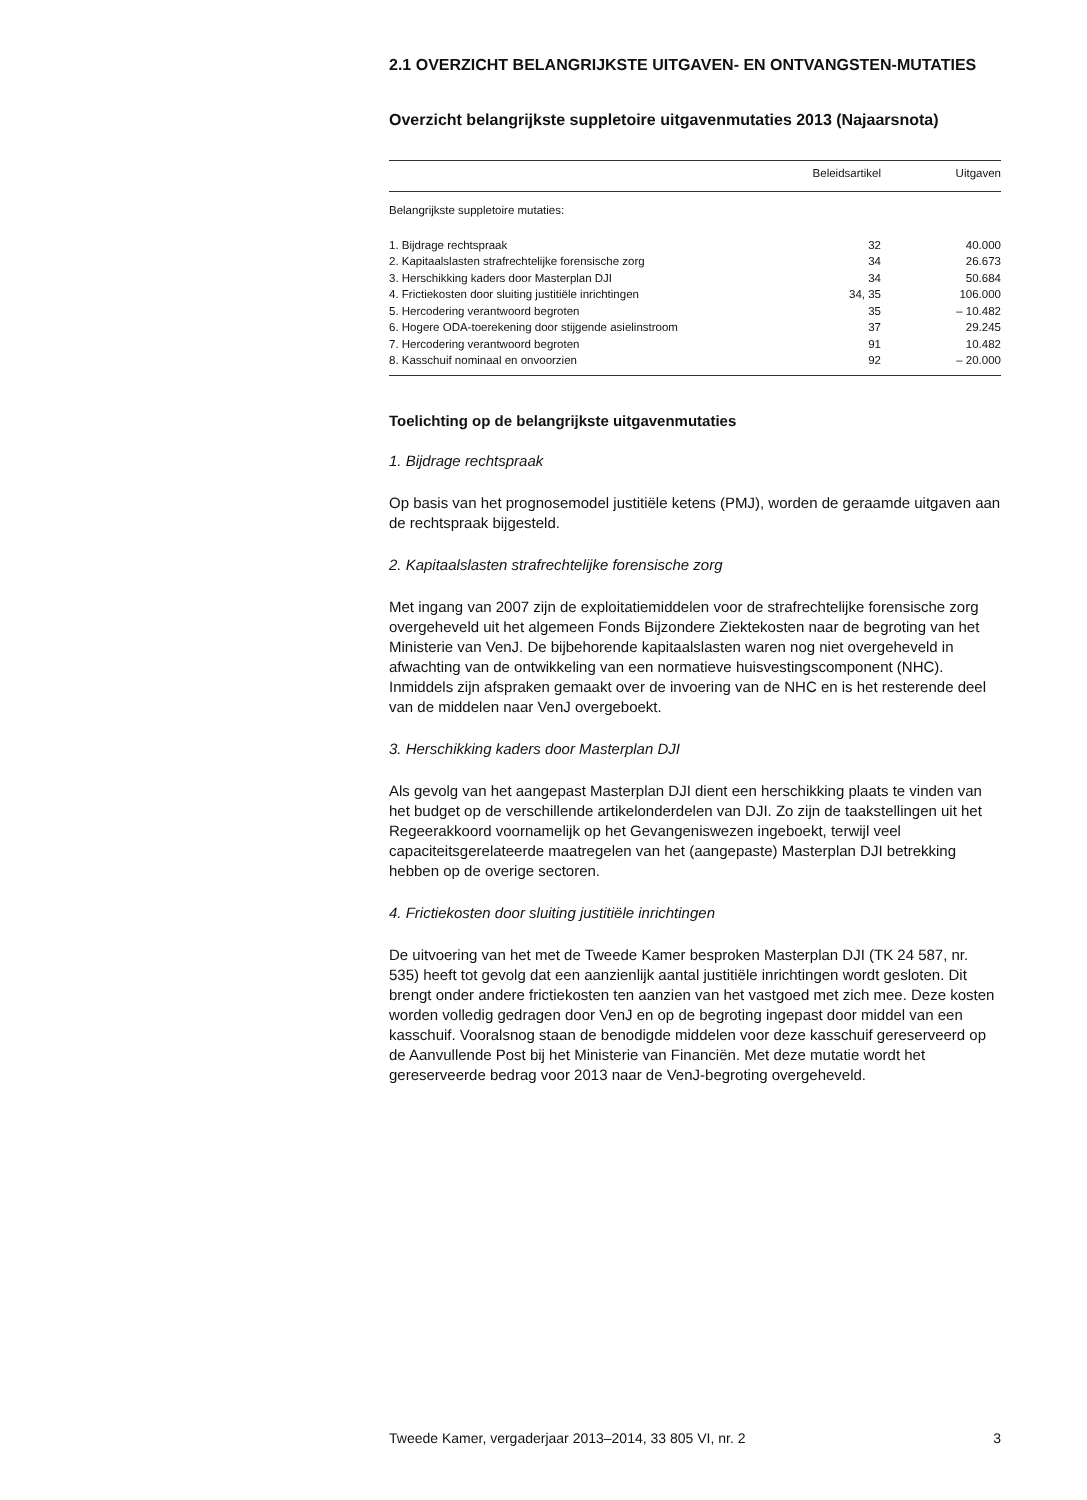2.1 OVERZICHT BELANGRIJKSTE UITGAVEN- EN ONTVANGSTEN-MUTATIES
Overzicht belangrijkste suppletoire uitgavenmutaties 2013 (Najaarsnota)
| | Beleidsartikel | Uitgaven |
| --- | --- | --- |
| Belangrijkste suppletoire mutaties: | | |
| 1. Bijdrage rechtspraak | 32 | 40.000 |
| 2. Kapitaalslasten strafrechtelijke forensische zorg | 34 | 26.673 |
| 3. Herschikking kaders door Masterplan DJI | 34 | 50.684 |
| 4. Frictiekosten door sluiting justitiële inrichtingen | 34, 35 | 106.000 |
| 5. Hercodering verantwoord begroten | 35 | – 10.482 |
| 6. Hogere ODA-toerekening door stijgende asielinstroom | 37 | 29.245 |
| 7. Hercodering verantwoord begroten | 91 | 10.482 |
| 8. Kasschuif nominaal en onvoorzien | 92 | – 20.000 |
Toelichting op de belangrijkste uitgavenmutaties
1. Bijdrage rechtspraak
Op basis van het prognosemodel justitiële ketens (PMJ), worden de geraamde uitgaven aan de rechtspraak bijgesteld.
2. Kapitaalslasten strafrechtelijke forensische zorg
Met ingang van 2007 zijn de exploitatiemiddelen voor de strafrechtelijke forensische zorg overgeheveld uit het algemeen Fonds Bijzondere Ziektekosten naar de begroting van het Ministerie van VenJ. De bijbehorende kapitaalslasten waren nog niet overgeheveld in afwachting van de ontwikkeling van een normatieve huisvestingscomponent (NHC). Inmiddels zijn afspraken gemaakt over de invoering van de NHC en is het resterende deel van de middelen naar VenJ overgeboekt.
3. Herschikking kaders door Masterplan DJI
Als gevolg van het aangepast Masterplan DJI dient een herschikking plaats te vinden van het budget op de verschillende artikelonderdelen van DJI. Zo zijn de taakstellingen uit het Regeerakkoord voornamelijk op het Gevangeniswezen ingeboekt, terwijl veel capaciteitsgerelateerde maatregelen van het (aangepaste) Masterplan DJI betrekking hebben op de overige sectoren.
4. Frictiekosten door sluiting justitiële inrichtingen
De uitvoering van het met de Tweede Kamer besproken Masterplan DJI (TK 24 587, nr. 535) heeft tot gevolg dat een aanzienlijk aantal justitiële inrichtingen wordt gesloten. Dit brengt onder andere frictiekosten ten aanzien van het vastgoed met zich mee. Deze kosten worden volledig gedragen door VenJ en op de begroting ingepast door middel van een kasschuif. Vooralsnog staan de benodigde middelen voor deze kasschuif gereserveerd op de Aanvullende Post bij het Ministerie van Financiën. Met deze mutatie wordt het gereserveerde bedrag voor 2013 naar de VenJ-begroting overgeheveld.
Tweede Kamer, vergaderjaar 2013–2014, 33 805 VI, nr. 2 3